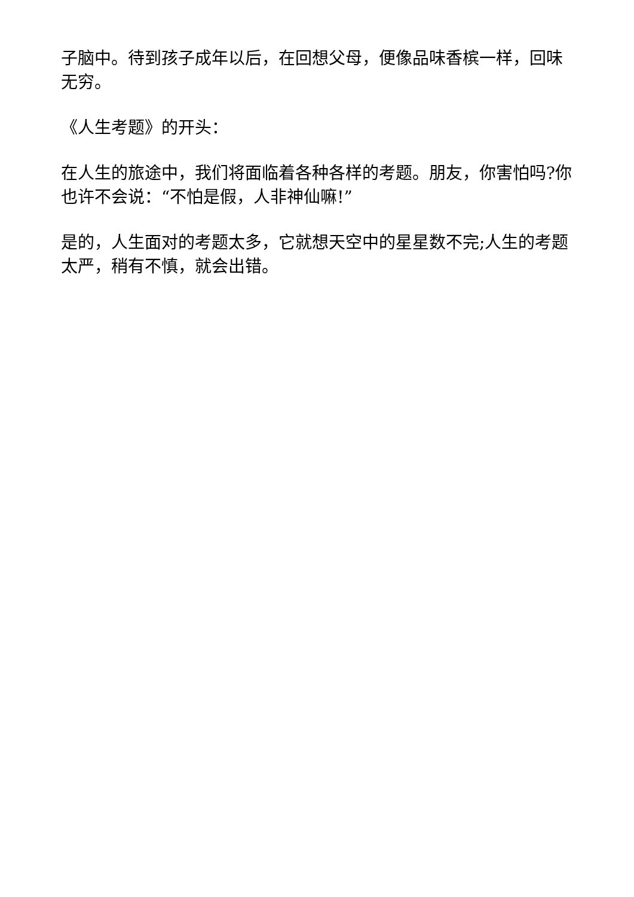子脑中。待到孩子成年以后，在回想父母，便像品味香槟一样，回味无穷。
《人生考题》的开头：
在人生的旅途中，我们将面临着各种各样的考题。朋友，你害怕吗?你也许不会说：“不怕是假，人非神仙嘛!”
是的，人生面对的考题太多，它就想天空中的星星数不完;人生的考题太严，稍有不慎，就会出错。